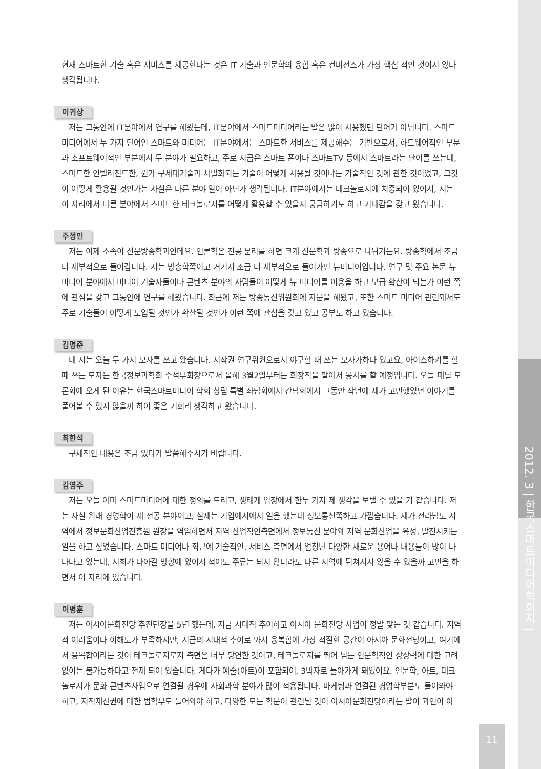현재 스마트한 기술 혹은 서비스를 제공한다는 것은 IT 기술과 인문학의 융합 혹은 컨버전스가 가장 핵심 적인 것이지 않나 생각됩니다.
이귀상
저는 그동안에 IT분야에서 연구를 해왔는데, IT분야에서 스마트미디어라는 말은 많이 사용했던 단어가 아닙니다. 스마트미디어에서 두 가지 단어인 스마트와 미디어는 IT분야에서는 스마트한 서비스를 제공해주는 기반으로서, 하드웨어적인 부분과 소프트웨어적인 부분에서 두 분야가 필요하고, 주로 지금은 스마트 폰이나 스마트TV 등에서 스마트라는 단어를 쓰는데, 스마트한 인텔리전트한, 뭔가 구세대기술과 차별화되는 기술이 어떻게 사용될 것이냐는 기술적인 것에 관한 것이었고, 그것이 어떻게 활용될 것인가는 사실은 다른 분야 일이 아닌가 생각됩니다. IT분야에서는 테크놀로지에 치중되어 있어서, 저는 이 자리에서 다른 분야에서 스마트한 테크놀로지를 어떻게 활용할 수 있을지 궁금하기도 하고 기대감을 갖고 왔습니다.
주정민
저는 이제 소속이 신문방송학과인데요. 언론학은 전공 분리를 하면 크게 신문학과 방송으로 나뉘거든요. 방송학에서 조금 더 세부적으로 들어갑니다. 저는 방송학쪽이고 거기서 조금 더 세부적으로 들어가면 뉴미디어입니다. 연구 및 주요 논문 뉴미디어 분야에서 미디어 기술자들이나 콘텐츠 분야의 사람들이 어떻게 뉴 미디어를 이용을 하고 보급 확산이 되는가 이런 쪽에 관심을 갖고 그동안에 연구를 해왔습니다. 최근에 저는 방송통신위원회에 자문을 해왔고, 또한 스마트 미디어 관련돼서도 주로 기술들이 어떻게 도입될 것인가 확산될 것인가 이런 쪽에 관심을 갖고 있고 공부도 하고 있습니다.
김명준
네 저는 오늘 두 가지 모자를 쓰고 왔습니다. 저작권 연구위원으로서 야구할 때 쓰는 모자가하나 있고요, 아이스하키를 할 때 쓰는 모자는 한국정보과학회 수석부회장으로서 올해 3월2일부터는 회장직을 맡아서 봉사를 할 예정입니다. 오늘 패널 토론회에 오게 된 이유는 한국스마트미디어 학회 창립 특별 좌담회에서 간담회에서 그동안 작년에 제가 고민했었던 이야기를 풀어볼 수 있지 않을까 하여 좋은 기회라 생각하고 왔습니다.
최한석
구체적인 내용은 조금 있다가 말씀해주시기 바랍니다.
김영주
저는 오늘 아마 스마트미디어에 대한 정의를 드리고, 생태계 입장에서 한두 가지 제 생각을 보탤 수 있을 거 같습니다. 저는 사실 원래 경영학이 제 전공 분야이고, 실제는 기업에서에서 일을 했는데 정보통신쪽하고 가깝습니다. 제가 전라남도 지역에서 정보문화산업진흥원 원장을 역임하면서 지역 산업적인측면에서 정보통신 분야와 지역 문화산업을 육성, 발전시키는 일을 하고 싶었습니다. 스마트 미디어나 최근에 기술적인, 서비스 측면에서 엄청난 다양한 새로운 용어나 내용들이 많이 나타나고 있는데, 저희가 나아갈 방향에 있어서 적어도 주류는 되지 않더라도 다른 지역에 뒤쳐지지 않을 수 있을까 고민을 하면서 이 자리에 있습니다.
이병훈
저는 아시아문화전당 추진단장을 5년 했는데, 지금 시대적 추이하고 아시아 문화전당 사업이 정말 맞는 것 같습니다. 지역적 어려움이나 이해도가 부족하지만, 지금의 시대적 추이로 봐서 융복합에 가장 적절한 공간이 아시아 문화전당이고, 여기에서 융복합이라는 것이 테크놀로지로지 측면은 너무 당연한 것이고, 테크놀로지를 뛰어 넘는 인문학적인 상상력에 대한 고려 없이는 불가능하다고 전제 되어 있습니다. 게다가 예술(아트)이 포함되어, 3박자로 돌아가게 돼있어요. 인문학, 아트, 테크놀로지가 문화 콘텐츠사업으로 연결될 경우에 사회과학 분야가 많이 적용됩니다. 마케팅과 연결된 경영학부분도 들어와야 하고, 지적재산권에 대한 법학부도 들어와야 하고, 다양한 모든 학문이 관련된 것이 아시아문화전당이라는 말이 과언이 아
2012. 3 | 한국스마트미디어학회지 |
11